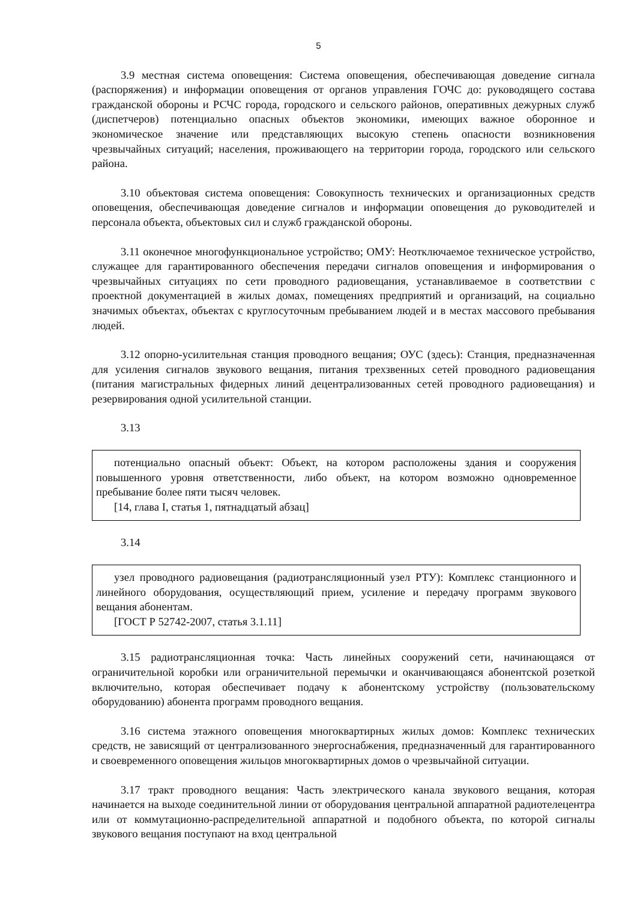5
3.9 местная система оповещения: Система оповещения, обеспечивающая доведение сигнала (распоряжения) и информации оповещения от органов управления ГОЧС до: руководящего состава гражданской обороны и РСЧС города, городского и сельского районов, оперативных дежурных служб (диспетчеров) потенциально опасных объектов экономики, имеющих важное оборонное и экономическое значение или представляющих высокую степень опасности возникновения чрезвычайных ситуаций; населения, проживающего на территории города, городского или сельского района.
3.10 объектовая система оповещения: Совокупность технических и организационных средств оповещения, обеспечивающая доведение сигналов и информации оповещения до руководителей и персонала объекта, объектовых сил и служб гражданской обороны.
3.11 оконечное многофункциональное устройство; ОМУ: Неотключаемое техническое устройство, служащее для гарантированного обеспечения передачи сигналов оповещения и информирования о чрезвычайных ситуациях по сети проводного радиовещания, устанавливаемое в соответствии с проектной документацией в жилых домах, помещениях предприятий и организаций, на социально значимых объектах, объектах с круглосуточным пребыванием людей и в местах массового пребывания людей.
3.12 опорно-усилительная станция проводного вещания; ОУС (здесь): Станция, предназначенная для усиления сигналов звукового вещания, питания трехзвенных сетей проводного радиовещания (питания магистральных фидерных линий децентрализованных сетей проводного радиовещания) и резервирования одной усилительной станции.
3.13
потенциально опасный объект: Объект, на котором расположены здания и сооружения повышенного уровня ответственности, либо объект, на котором возможно одновременное пребывание более пяти тысяч человек.
[14, глава I, статья 1, пятнадцатый абзац]
3.14
узел проводного радиовещания (радиотрансляционный узел РТУ): Комплекс станционного и линейного оборудования, осуществляющий прием, усиление и передачу программ звукового вещания абонентам.
[ГОСТ Р 52742-2007, статья 3.1.11]
3.15 радиотрансляционная точка: Часть линейных сооружений сети, начинающаяся от ограничительной коробки или ограничительной перемычки и оканчивающаяся абонентской розеткой включительно, которая обеспечивает подачу к абонентскому устройству (пользовательскому оборудованию) абонента программ проводного вещания.
3.16 система этажного оповещения многоквартирных жилых домов: Комплекс технических средств, не зависящий от централизованного энергоснабжения, предназначенный для гарантированного и своевременного оповещения жильцов многоквартирных домов о чрезвычайной ситуации.
3.17 тракт проводного вещания: Часть электрического канала звукового вещания, которая начинается на выходе соединительной линии от оборудования центральной аппаратной радиотелецентра или от коммутационно-распределительной аппаратной и подобного объекта, по которой сигналы звукового вещания поступают на вход центральной